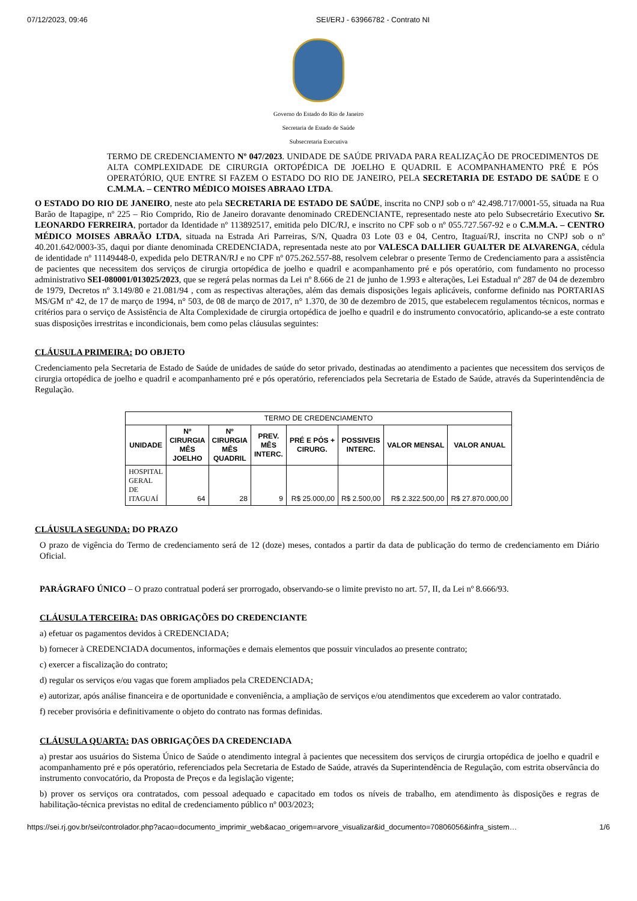07/12/2023, 09:46 SEI/ERJ - 63966782 - Contrato NI
Governo do Estado do Rio de Janeiro
Secretaria de Estado de Saúde
Subsecretaria Executiva
TERMO DE CREDENCIAMENTO Nº 047/2023. UNIDADE DE SAÚDE PRIVADA PARA REALIZAÇÃO DE PROCEDIMENTOS DE ALTA COMPLEXIDADE DE CIRURGIA ORTOPÉDICA DE JOELHO E QUADRIL E ACOMPANHAMENTO PRÉ E PÓS OPERATÓRIO, QUE ENTRE SI FAZEM O ESTADO DO RIO DE JANEIRO, PELA SECRETARIA DE ESTADO DE SAÚDE E O C.M.M.A. – CENTRO MÉDICO MOISES ABRAAO LTDA.
O ESTADO DO RIO DE JANEIRO, neste ato pela SECRETARIA DE ESTADO DE SAÚDE, inscrita no CNPJ sob o nº 42.498.717/0001-55, situada na Rua Barão de Itapagipe, nº 225 – Rio Comprido, Rio de Janeiro doravante denominado CREDENCIANTE, representado neste ato pelo Subsecretário Executivo Sr. LEONARDO FERREIRA, portador da Identidade nº 113892517, emitida pelo DIC/RJ, e inscrito no CPF sob o nº 055.727.567-92 e o C.M.M.A. – CENTRO MÉDICO MOISES ABRAÃO LTDA, situada na Estrada Ari Parreiras, S/N, Quadra 03 Lote 03 e 04, Centro, Itaguaí/RJ, inscrita no CNPJ sob o nº 40.201.642/0003-35, daqui por diante denominada CREDENCIADA, representada neste ato por VALESCA DALLIER GUALTER DE ALVARENGA, cédula de identidade nº 11149448-0, expedida pelo DETRAN/RJ e no CPF nº 075.262.557-88, resolvem celebrar o presente Termo de Credenciamento para a assistência de pacientes que necessitem dos serviços de cirurgia ortopédica de joelho e quadril e acompanhamento pré e pós operatório, com fundamento no processo administrativo SEI-080001/013025/2023, que se regerá pelas normas da Lei nº 8.666 de 21 de junho de 1.993 e alterações, Lei Estadual nº 287 de 04 de dezembro de 1979, Decretos nº 3.149/80 e 21.081/94 , com as respectivas alterações, além das demais disposições legais aplicáveis, conforme definido nas PORTARIAS MS/GM nº 42, de 17 de março de 1994, n° 503, de 08 de março de 2017, n° 1.370, de 30 de dezembro de 2015, que estabelecem regulamentos técnicos, normas e critérios para o serviço de Assistência de Alta Complexidade de cirurgia ortopédica de joelho e quadril e do instrumento convocatório, aplicando-se a este contrato suas disposições irrestritas e incondicionais, bem como pelas cláusulas seguintes:
CLÁUSULA PRIMEIRA: DO OBJETO
Credenciamento pela Secretaria de Estado de Saúde de unidades de saúde do setor privado, destinadas ao atendimento a pacientes que necessitem dos serviços de cirurgia ortopédica de joelho e quadril e acompanhamento pré e pós operatório, referenciados pela Secretaria de Estado de Saúde, através da Superintendência de Regulação.
| TERMO DE CREDENCIAMENTO | | | | | | | |
| UNIDADE | Nº CIRURGIA MÊS JOELHO | Nº CIRURGIA MÊS QUADRIL | PREV. MÊS INTERC. | PRÉ E PÓS + CIRURG. | POSSIVEIS INTERC. | VALOR MENSAL | VALOR ANUAL |
| HOSPITAL GERAL DE ITAGUAÍ | 64 | 28 | 9 | R$ 25.000,00 | R$ 2.500,00 | R$ 2.322.500,00 | R$ 27.870.000,00 |
CLÁUSULA SEGUNDA: DO PRAZO
O prazo de vigência do Termo de credenciamento será de 12 (doze) meses, contados a partir da data de publicação do termo de credenciamento em Diário Oficial.
PARÁGRAFO ÚNICO – O prazo contratual poderá ser prorrogado, observando-se o limite previsto no art. 57, II, da Lei nº 8.666/93.
CLÁUSULA TERCEIRA: DAS OBRIGAÇÕES DO CREDENCIANTE
a) efetuar os pagamentos devidos à CREDENCIADA;
b) fornecer à CREDENCIADA documentos, informações e demais elementos que possuir vinculados ao presente contrato;
c) exercer a fiscalização do contrato;
d) regular os serviços e/ou vagas que forem ampliados pela CREDENCIADA;
e) autorizar, após análise financeira e de oportunidade e conveniência, a ampliação de serviços e/ou atendimentos que excederem ao valor contratado.
f) receber provisória e definitivamente o objeto do contrato nas formas definidas.
CLÁUSULA QUARTA: DAS OBRIGAÇÕES DA CREDENCIADA
a) prestar aos usuários do Sistema Único de Saúde o atendimento integral à pacientes que necessitem dos serviços de cirurgia ortopédica de joelho e quadril e acompanhamento pré e pós operatório, referenciados pela Secretaria de Estado de Saúde, através da Superintendência de Regulação, com estrita observância do instrumento convocatório, da Proposta de Preços e da legislação vigente;
b) prover os serviços ora contratados, com pessoal adequado e capacitado em todos os níveis de trabalho, em atendimento às disposições e regras de habilitação-técnica previstas no edital de credenciamento público nº 003/2023;
https://sei.rj.gov.br/sei/controlador.php?acao=documento_imprimir_web&acao_origem=arvore_visualizar&id_documento=70806056&infra_sistem… 1/6